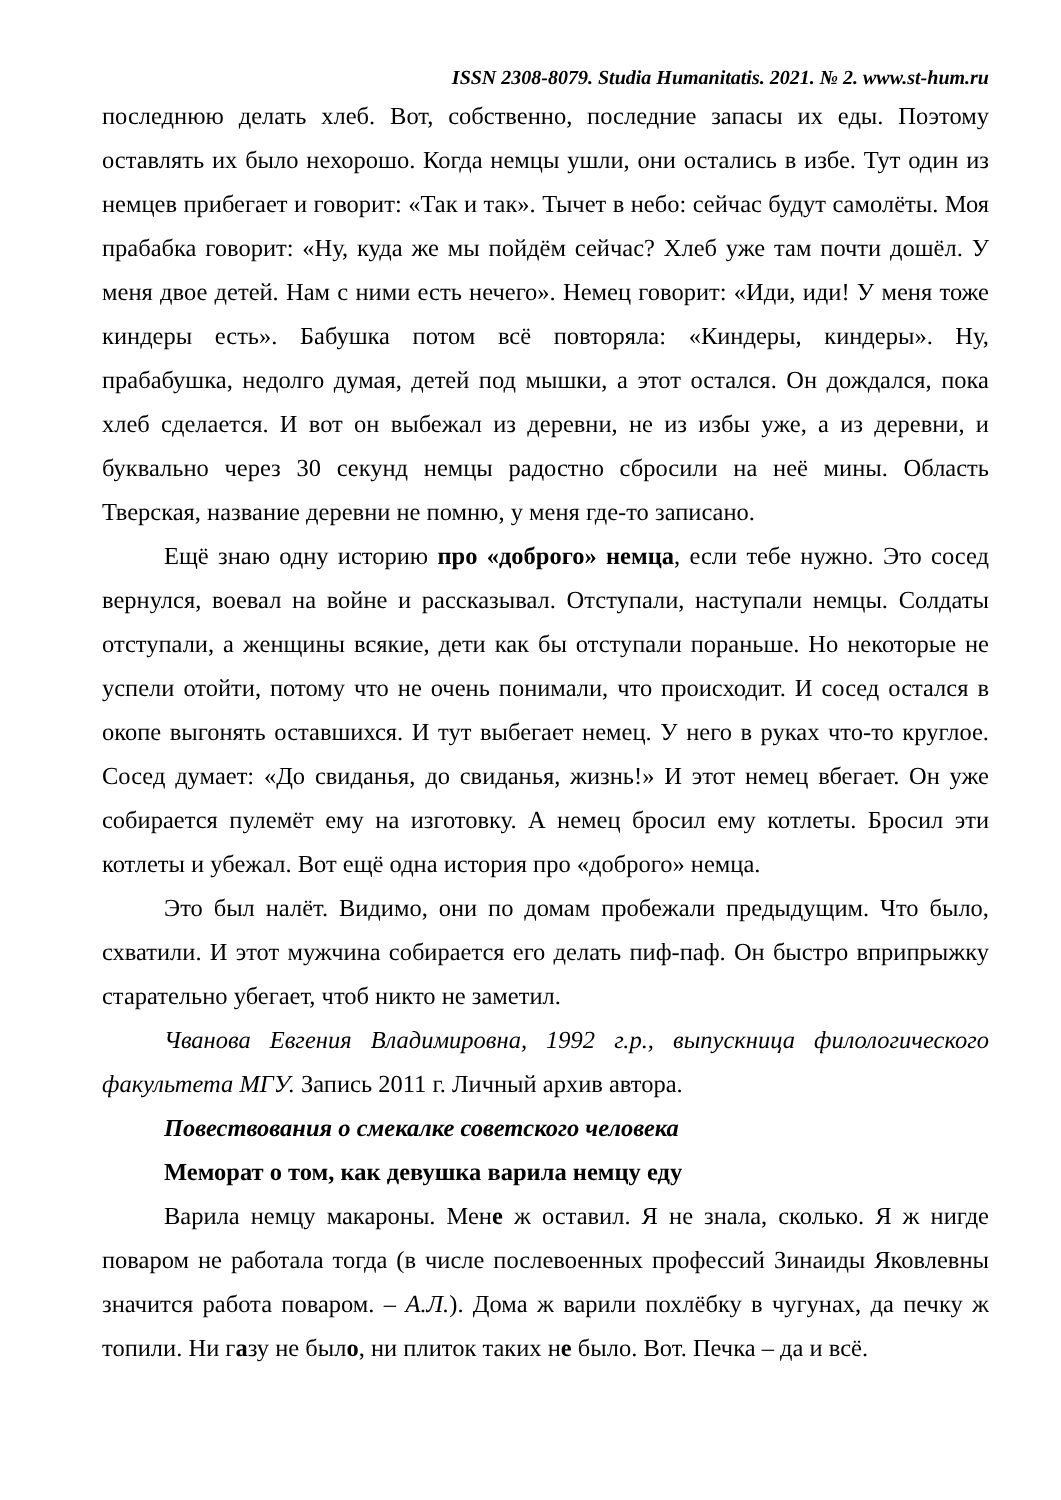ISSN 2308-8079. Studia Humanitatis. 2021. № 2. www.st-hum.ru
последнюю делать хлеб. Вот, собственно, последние запасы их еды. Поэтому оставлять их было нехорошо. Когда немцы ушли, они остались в избе. Тут один из немцев прибегает и говорит: «Так и так». Тычет в небо: сейчас будут самолёты. Моя прабабка говорит: «Ну, куда же мы пойдём сейчас? Хлеб уже там почти дошёл. У меня двое детей. Нам с ними есть нечего». Немец говорит: «Иди, иди! У меня тоже киндеры есть». Бабушка потом всё повторяла: «Киндеры, киндеры». Ну, прабабушка, недолго думая, детей под мышки, а этот остался. Он дождался, пока хлеб сделается. И вот он выбежал из деревни, не из избы уже, а из деревни, и буквально через 30 секунд немцы радостно сбросили на неё мины. Область Тверская, название деревни не помню, у меня где-то записано.
Ещё знаю одну историю про «доброго» немца, если тебе нужно. Это сосед вернулся, воевал на войне и рассказывал. Отступали, наступали немцы. Солдаты отступали, а женщины всякие, дети как бы отступали пораньше. Но некоторые не успели отойти, потому что не очень понимали, что происходит. И сосед остался в окопе выгонять оставшихся. И тут выбегает немец. У него в руках что-то круглое. Сосед думает: «До свиданья, до свиданья, жизнь!» И этот немец вбегает. Он уже собирается пулемёт ему на изготовку. А немец бросил ему котлеты. Бросил эти котлеты и убежал. Вот ещё одна история про «доброго» немца.
Это был налёт. Видимо, они по домам пробежали предыдущим. Что было, схватили. И этот мужчина собирается его делать пиф-паф. Он быстро вприпрыжку старательно убегает, чтоб никто не заметил.
Чванова Евгения Владимировна, 1992 г.р., выпускница филологического факультета МГУ. Запись 2011 г. Личный архив автора.
Повествования о смекалке советского человека
Меморат о том, как девушка варила немцу еду
Варила немцу макароны. Мене ж оставил. Я не знала, сколько. Я ж нигде поваром не работала тогда (в числе послевоенных профессий Зинаиды Яковлевны значится работа поваром. – А.Л.). Дома ж варили похлёбку в чугунах, да печку ж топили. Ни газу не было, ни плиток таких не было. Вот. Печка – да и всё.